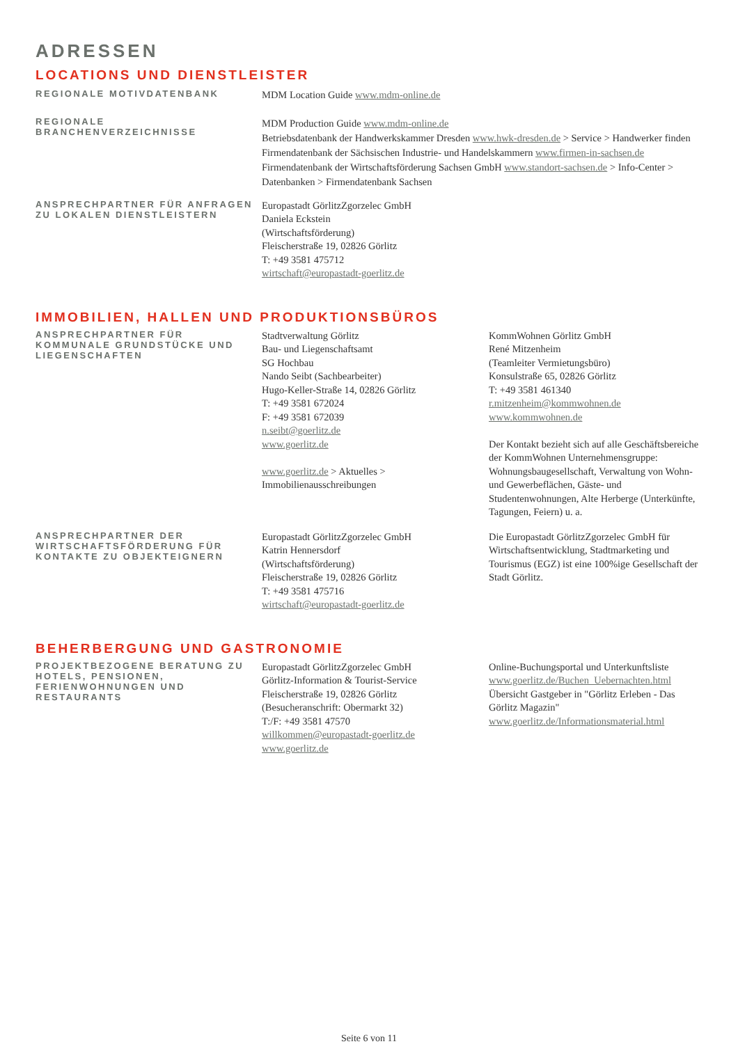ADRESSEN
LOCATIONS UND DIENSTLEISTER
REGIONALE MOTIVDATENBANK
MDM Location Guide www.mdm-online.de
REGIONALE BRANCHENVERZEICHNISSE
MDM Production Guide www.mdm-online.de
Betriebsdatenbank der Handwerkskammer Dresden www.hwk-dresden.de > Service > Handwerker finden
Firmendatenbank der Sächsischen Industrie- und Handelskammern www.firmen-in-sachsen.de
Firmendatenbank der Wirtschaftsförderung Sachsen GmbH www.standort-sachsen.de > Info-Center > Datenbanken > Firmendatenbank Sachsen
ANSPRECHPARTNER FÜR ANFRAGEN ZU LOKALEN DIENSTLEISTERN
Europastadt GörlitzZgorzelec GmbH
Daniela Eckstein
(Wirtschaftsförderung)
Fleischerstraße 19, 02826 Görlitz
T: +49 3581 475712
wirtschaft@europastadt-goerlitz.de
IMMOBILIEN, HALLEN UND PRODUKTIONSBÜROS
ANSPRECHPARTNER FÜR KOMMUNALE GRUNDSTÜCKE UND LIEGENSCHAFTEN
Stadtverwaltung Görlitz
Bau- und Liegenschaftsamt
SG Hochbau
Nando Seibt (Sachbearbeiter)
Hugo-Keller-Straße 14, 02826 Görlitz
T: +49 3581 672024
F: +49 3581 672039
n.seibt@goerlitz.de
www.goerlitz.de
www.goerlitz.de > Aktuelles > Immobilienausschreibungen
KommWohnen Görlitz GmbH
René Mitzenheim
(Teamleiter Vermietungsbüro)
Konsulstraße 65, 02826 Görlitz
T: +49 3581 461340
r.mitzenheim@kommwohnen.de
www.kommwohnen.de
Der Kontakt bezieht sich auf alle Geschäftsbereiche der KommWohnen Unternehmensgruppe: Wohnungsbaugesellschaft, Verwaltung von Wohn- und Gewerbeflächen, Gäste- und Studentenwohnungen, Alte Herberge (Unterkünfte, Tagungen, Feiern) u. a.
ANSPRECHPARTNER DER WIRTSCHAFTSFÖRDERUNG FÜR KONTAKTE ZU OBJEKTEIGNERN
Europastadt GörlitzZgorzelec GmbH
Katrin Hennersdorf
(Wirtschaftsförderung)
Fleischerstraße 19, 02826 Görlitz
T: +49 3581 475716
wirtschaft@europastadt-goerlitz.de
Die Europastadt GörlitzZgorzelec GmbH für Wirtschaftsentwicklung, Stadtmarketing und Tourismus (EGZ) ist eine 100%ige Gesellschaft der Stadt Görlitz.
BEHERBERGUNG UND GASTRONOMIE
PROJEKTBEZOGENE BERATUNG ZU HOTELS, PENSIONEN, FERIENWOHNUNGEN UND RESTAURANTS
Europastadt GörlitzZgorzelec GmbH
Görlitz-Information & Tourist-Service
Fleischerstraße 19, 02826 Görlitz
(Besucheranschrift: Obermarkt 32)
T:/F: +49 3581 47570
willkommen@europastadt-goerlitz.de
www.goerlitz.de
Online-Buchungsportal und Unterkunftsliste
www.goerlitz.de/Buchen_Uebernachten.html
Übersicht Gastgeber in "Görlitz Erleben - Das Görlitz Magazin"
www.goerlitz.de/Informationsmaterial.html
Seite 6 von 11